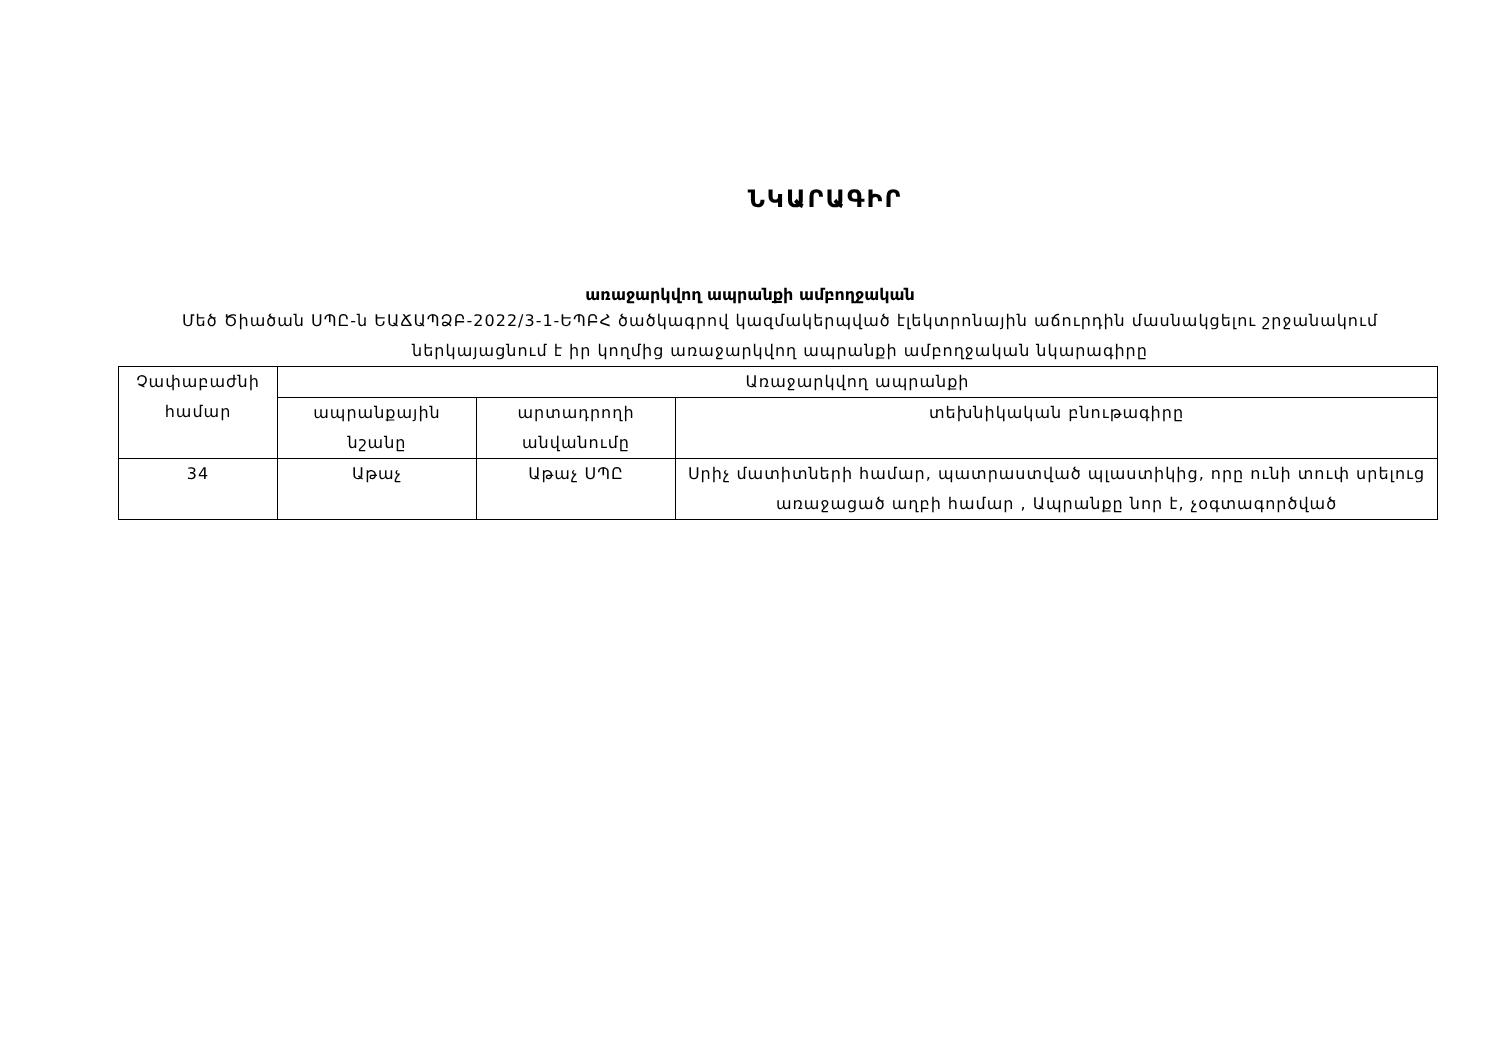ՆԿԱՐԱԳԻՐ
առաջարկվող ապրանքի ամբողջական
Մեծ Ծիածան ՍՊԸ-ն ԵԱՃԱՊՁԲ-2022/3-1-ԵՊԲՀ ծածկագրով կազմակերպված էլեկտրոնային աճուրդին մասնակցելու շրջանակում ներկայացնում է իր կողմից առաջարկվող ապրանքի ամբողջական նկարագիրը
| Չափաբաժնի համար | Առաջարկվող ապրանքի | | |
| --- | --- | --- | --- |
| | ապրանքային նշանը | արտադրողի անվանումը | տեխնիկական բնութագիրը |
| 34 | Աթաչ | Աթաչ ՍՊԸ | Սրիչ մատիտների համար, պատրաստված պլաստիկից, որը ունի տուփ սրելուց առաջացած աղբի համար , Ապրանքը նոր է, չօգտագործված |